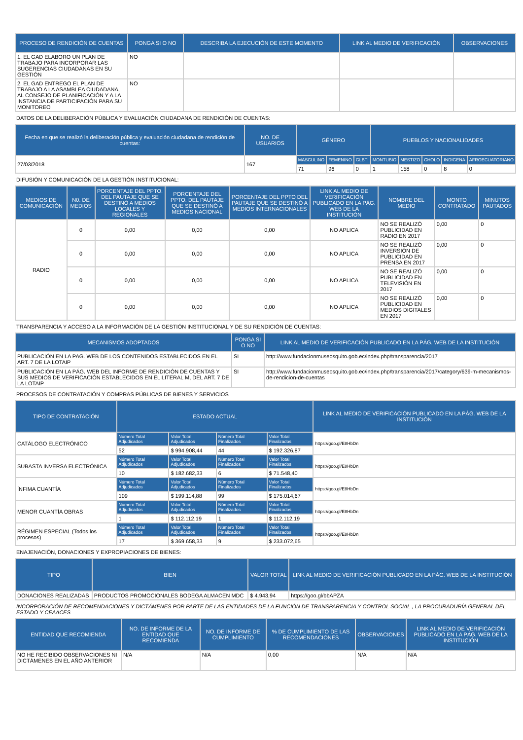| PROCESO DE RENDICIÓN DE CUENTAS | PONGA SI O NO | DESCRIBA LA EJECUCIÓN DE ESTE MOMENTO | LINK AL MEDIO DE VERIFICACIÓN | OBSERVACIONES |
| --- | --- | --- | --- | --- |
| 1. EL GAD ELABORO UN PLAN DE TRABAJO PARA INCORPORAR LAS SUGERENCIAS CIUDADANAS EN SU GESTIÓN | NO | | | |
| 2. EL GAD ENTREGO EL PLAN DE TRABAJO A LA ASAMBLEA CIUDADANA, AL CONSEJO DE PLANIFICACIÓN Y A LA INSTANCIA DE PARTICIPACIÓN PARA SU MONITOREO | NO | | | |
DATOS DE LA DELIBERACIÓN PÚBLICA Y EVALUACIÓN CIUDADANA DE RENDICIÓN DE CUENTAS:
| Fecha en que se realizó la deliberación pública y evaluación ciudadana de rendición de cuentas: | NO. DE USUARIOS | GÉNERO | | | PUEBLOS Y NACIONALIDADES | | | | |
| --- | --- | --- | --- | --- | --- | --- | --- | --- | --- |
| 27/03/2018 | 167 | MASCULINO | FEMENINO | GLBTI | MONTUBIO | MESTIZO | CHOLO | INDIGENA | AFROECUATORIANO |
| | | 71 | 96 | 0 | 1 | 158 | 0 | 8 | 0 |
DIFUSIÓN Y COMUNICACIÓN DE LA GESTIÓN INSTITUCIONAL:
| MEDIOS DE COMUNICACIÓN | N0. DE MEDIOS | PORCENTAJE DEL PPTO. DEL PAUTAJE QUE SE DESTINÓ A MEDIOS LOCALES Y REGIONALES | PORCENTAJE DEL PPTO. DEL PAUTAJE QUE SE DESTINÓ A MEDIOS NACIONAL | PORCENTAJE DEL PPTO DEL PAUTAJE QUE SE DESTINÓ A MEDIOS INTERNACIONALES | LINK AL MEDIO DE VERIFICACIÓN PUBLICADO EN LA PÁG. WEB DE LA INSTITUCIÓN | NOMBRE DEL MEDIO | MONTO CONTRATADO | MINUTOS PAUTADOS |
| --- | --- | --- | --- | --- | --- | --- | --- | --- |
| RADIO | 0 | 0,00 | 0,00 | 0,00 | NO APLICA | NO SE REALIZÓ PUBLICIDAD EN RADIO EN 2017 | 0,00 | 0 |
| | 0 | 0,00 | 0,00 | 0,00 | NO APLICA | NO SE REALIZÓ INVERSIÓN DE PUBLICIDAD EN PRENSA EN 2017 | 0,00 | 0 |
| | 0 | 0,00 | 0,00 | 0,00 | NO APLICA | NO SE REALIZÓ PUBLICIDAD EN TELEVISIÓN EN 2017 | 0,00 | 0 |
| | 0 | 0,00 | 0,00 | 0,00 | NO APLICA | NO SE REALIZÓ PUBLICIDAD EN MEDIOS DIGITALES EN 2017 | 0,00 | 0 |
TRANSPARENCIA Y ACCESO A LA INFORMACIÓN DE LA GESTIÓN INSTITUCIONAL Y DE SU RENDICIÓN DE CUENTAS:
| MECANISMOS ADOPTADOS | PONGA SI O NO | LINK AL MEDIO DE VERIFICACIÓN PUBLICADO EN LA PÁG. WEB DE LA INSTITUCIÓN |
| --- | --- | --- |
| PUBLICACIÓN EN LA PAG. WEB DE LOS CONTENIDOS ESTABLECIDOS EN EL ART. 7 DE LA LOTAIP | SI | http://www.fundacionmuseosquito.gob.ec/index.php/transparencia/2017 |
| PUBLICACIÓN EN LA PÁG. WEB DEL INFORME DE RENDICIÓN DE CUENTAS Y SUS MEDIOS DE VERIFICACIÓN ESTABLECIDOS EN EL LITERAL M, DEL ART. 7 DE LA LOTAIP | SI | http://www.fundacionmuseosquito.gob.ec/index.php/transparencia/2017/category/639-m-mecanismos-de-rendicion-de-cuentas |
PROCESOS DE CONTRATACIÓN Y COMPRAS PÚBLICAS DE BIENES Y SERVICIOS
| TIPO DE CONTRATACIÓN | ESTADO ACTUAL | | | | LINK AL MEDIO DE VERIFICACIÓN PUBLICADO EN LA PÁG. WEB DE LA INSTITUCIÓN |
| --- | --- | --- | --- | --- | --- |
| CATÁLOGO ELECTRÓNICO | Número Total Adjudicados | Valor Total Adjudicados | Número Total Finalizados | Valor Total Finalizados | https://goo.gl/E8HbDn |
| | 52 | $ 994.908,44 | 44 | $ 192.326,87 | |
| SUBASTA INVERSA ELECTRÓNICA | Número Total Adjudicados | Valor Total Adjudicados | Número Total Finalizados | Valor Total Finalizados | https://goo.gl/E8HbDn |
| | 10 | $ 182.682,33 | 6 | $ 71.548,40 | |
| ÍNFIMA CUANTÍA | Número Total Adjudicados | Valor Total Adjudicados | Número Total Finalizados | Valor Total Finalizados | https://goo.gl/E8HbDn |
| | 109 | $ 199.114,88 | 99 | $ 175.014,67 | |
| MENOR CUANTÍA OBRAS | Número Total Adjudicados | Valor Total Adjudicados | Número Total Finalizados | Valor Total Finalizados | https://goo.gl/E8HbDn |
| | 1 | $ 112.112,19 | 1 | $ 112.112,19 | |
| RÉGIMEN ESPECIAL (Todos los procesos) | Número Total Adjudicados | Valor Total Adjudicados | Número Total Finalizados | Valor Total Finalizados | https://goo.gl/E8HbDn |
| | 17 | $ 369.658,33 | 9 | $ 233.072,65 | |
ENAJENACIÓN, DONACIONES Y EXPROPIACIONES DE BIENES:
| TIPO | BIEN | VALOR TOTAL | LINK AL MEDIO DE VERIFICACIÓN PUBLICADO EN LA PÁG. WEB DE LA INSTITUCIÓN |
| --- | --- | --- | --- |
| DONACIONES REALIZADAS | PRODUCTOS PROMOCIONALES BODEGA ALMACEN MDC | $ 4.943,94 | https://goo.gl/bbAPZA |
INCORPORACIÓN DE RECOMENDACIONES Y DICTÁMENES POR PARTE DE LAS ENTIDADES DE LA FUNCIÓN DE TRANSPARENCIA Y CONTROL SOCIAL , LA PROCURADURÍA GENERAL DEL ESTADO Y CEAACES
| ENTIDAD QUE RECOMIENDA | NO. DE INFORME DE LA ENTIDAD QUE RECOMIENDA | NO. DE INFORME DE CUMPLIMIENTO | % DE CUMPLIMIENTO DE LAS RECOMENDACIONES | OBSERVACIONES | LINK AL MEDIO DE VERIFICACIÓN PUBLICADO EN LA PÁG. WEB DE LA INSTITUCIÓN |
| --- | --- | --- | --- | --- | --- |
| NO HE RECIBIDO OBSERVACIONES NI DICTÁMENES EN EL AÑO ANTERIOR | N/A | N/A | 0,00 | N/A | N/A |